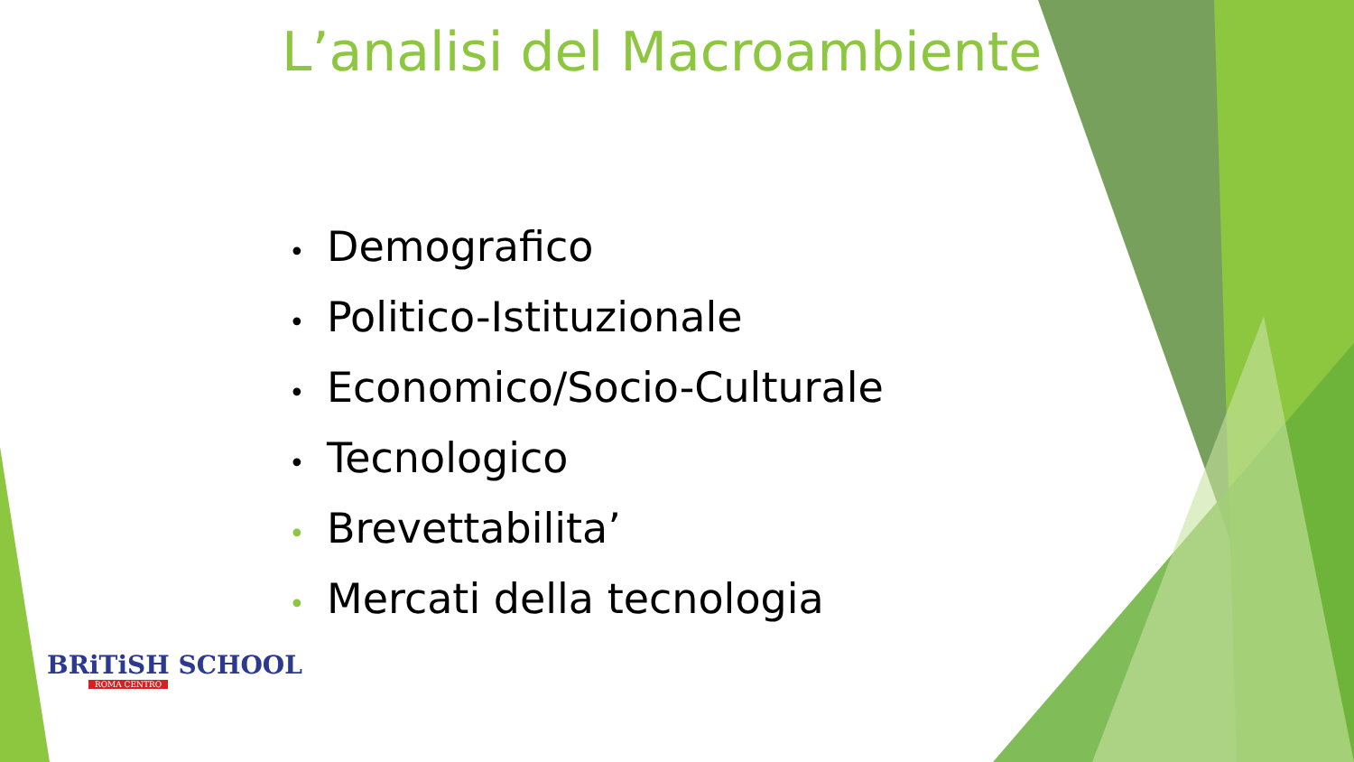L’analisi del Macroambiente
• Demografico
• Politico-Istituzionale
• Economico/Socio-Culturale
• Tecnologico
• Brevettabilita’
• Mercati della tecnologia
BRiTiSH SCHOOL
ROMA CENTRO